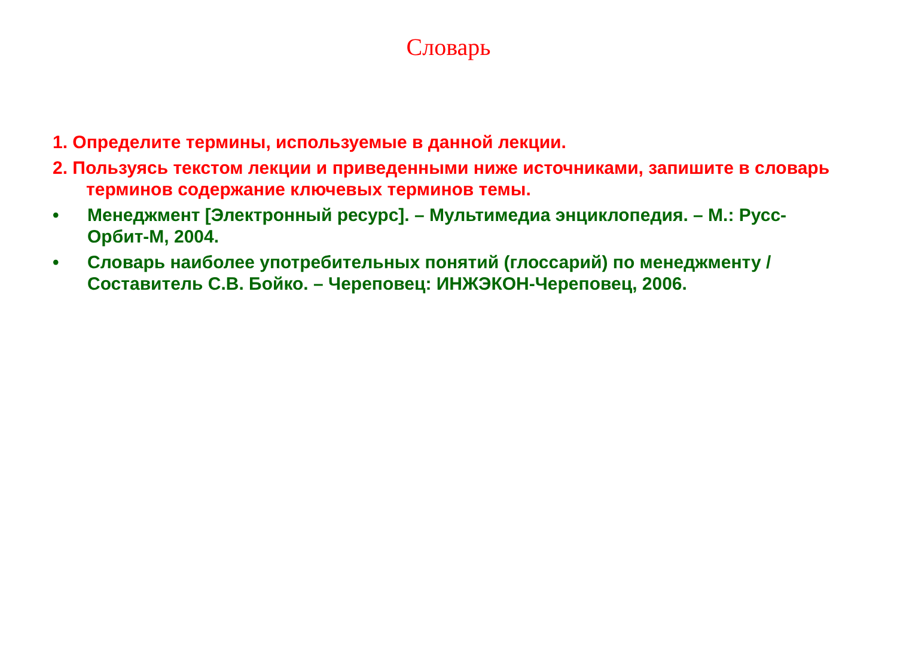Словарь
1. Определите термины, используемые в данной лекции.
2. Пользуясь текстом лекции и приведенными ниже источниками, запишите в словарь терминов содержание ключевых терминов темы.
• Менеджмент [Электронный ресурс]. – Мультимедиа энциклопедия. – М.: Русс-Орбит-М, 2004.
• Словарь наиболее употребительных понятий (глоссарий) по менеджменту / Составитель С.В. Бойко. – Череповец: ИНЖЭКОН-Череповец, 2006.